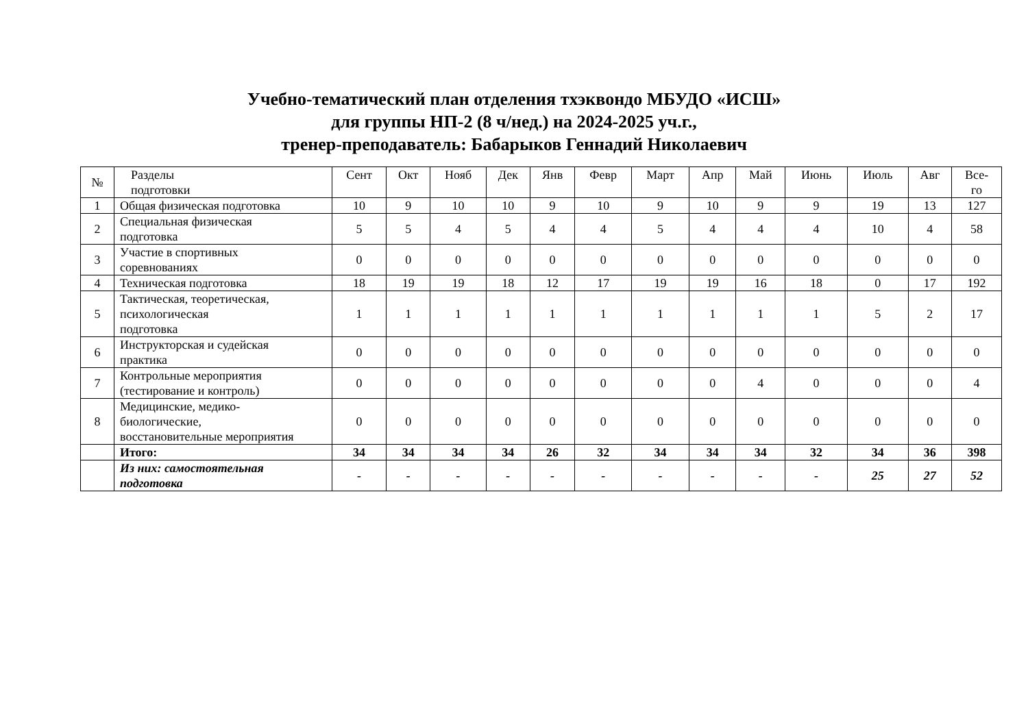Учебно-тематический план отделения тхэквондо МБУДО «ИСШ»
для группы НП-2 (8 ч/нед.) на 2024-2025 уч.г.,
тренер-преподаватель: Бабарыков Геннадий Николаевич
| № | Разделы подготовки | Сент | Окт | Нояб | Дек | Янв | Февр | Март | Апр | Май | Июнь | Июль | Авг | Все- го |
| --- | --- | --- | --- | --- | --- | --- | --- | --- | --- | --- | --- | --- | --- | --- |
| 1 | Общая физическая подготовка | 10 | 9 | 10 | 10 | 9 | 10 | 9 | 10 | 9 | 9 | 19 | 13 | 127 |
| 2 | Специальная физическая подготовка | 5 | 5 | 4 | 5 | 4 | 4 | 5 | 4 | 4 | 4 | 10 | 4 | 58 |
| 3 | Участие в спортивных соревнованиях | 0 | 0 | 0 | 0 | 0 | 0 | 0 | 0 | 0 | 0 | 0 | 0 | 0 |
| 4 | Техническая подготовка | 18 | 19 | 19 | 18 | 12 | 17 | 19 | 19 | 16 | 18 | 0 | 17 | 192 |
| 5 | Тактическая, теоретическая, психологическая подготовка | 1 | 1 | 1 | 1 | 1 | 1 | 1 | 1 | 1 | 1 | 5 | 2 | 17 |
| 6 | Инструкторская и судейская практика | 0 | 0 | 0 | 0 | 0 | 0 | 0 | 0 | 0 | 0 | 0 | 0 | 0 |
| 7 | Контрольные мероприятия (тестирование и контроль) | 0 | 0 | 0 | 0 | 0 | 0 | 0 | 0 | 4 | 0 | 0 | 0 | 4 |
| 8 | Медицинские, медико- биологические, восстановительные мероприятия | 0 | 0 | 0 | 0 | 0 | 0 | 0 | 0 | 0 | 0 | 0 | 0 | 0 |
| | Итого: | 34 | 34 | 34 | 34 | 26 | 32 | 34 | 34 | 34 | 32 | 34 | 36 | 398 |
| | Из них: самостоятельная подготовка | - | - | - | - | - | - | - | - | - | - | 25 | 27 | 52 |